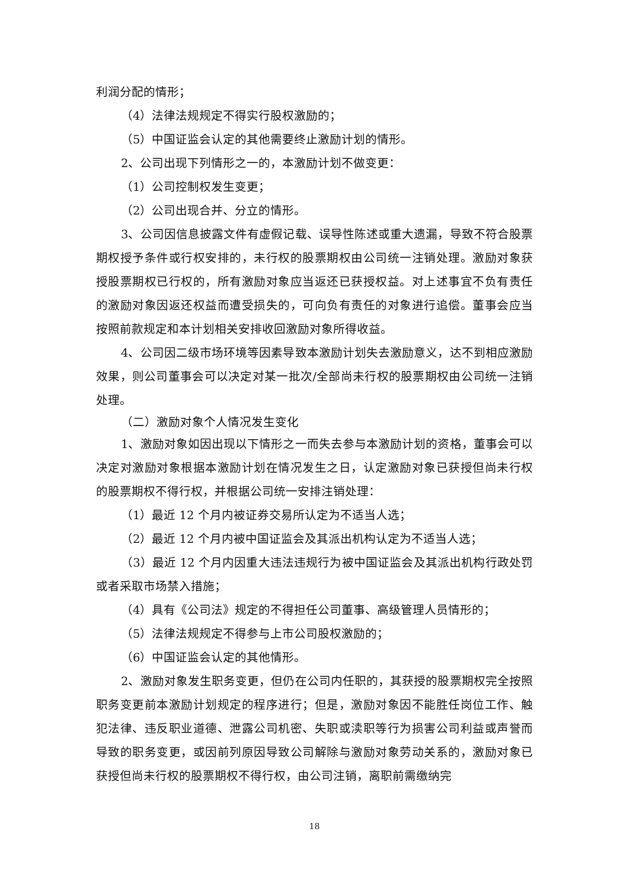利润分配的情形；
（4）法律法规规定不得实行股权激励的；
（5）中国证监会认定的其他需要终止激励计划的情形。
2、公司出现下列情形之一的，本激励计划不做变更：
（1）公司控制权发生变更；
（2）公司出现合并、分立的情形。
3、公司因信息披露文件有虚假记载、误导性陈述或重大遗漏，导致不符合股票期权授予条件或行权安排的，未行权的股票期权由公司统一注销处理。激励对象获授股票期权已行权的，所有激励对象应当返还已获授权益。对上述事宜不负有责任的激励对象因返还权益而遭受损失的，可向负有责任的对象进行追偿。董事会应当按照前款规定和本计划相关安排收回激励对象所得收益。
4、公司因二级市场环境等因素导致本激励计划失去激励意义，达不到相应激励效果，则公司董事会可以决定对某一批次/全部尚未行权的股票期权由公司统一注销处理。
（二）激励对象个人情况发生变化
1、激励对象如因出现以下情形之一而失去参与本激励计划的资格，董事会可以决定对激励对象根据本激励计划在情况发生之日，认定激励对象已获授但尚未行权的股票期权不得行权，并根据公司统一安排注销处理：
（1）最近 12 个月内被证券交易所认定为不适当人选；
（2）最近 12 个月内被中国证监会及其派出机构认定为不适当人选；
（3）最近 12 个月内因重大违法违规行为被中国证监会及其派出机构行政处罚或者采取市场禁入措施；
（4）具有《公司法》规定的不得担任公司董事、高级管理人员情形的；
（5）法律法规规定不得参与上市公司股权激励的；
（6）中国证监会认定的其他情形。
2、激励对象发生职务变更，但仍在公司内任职的，其获授的股票期权完全按照职务变更前本激励计划规定的程序进行；但是，激励对象因不能胜任岗位工作、触犯法律、违反职业道德、泄露公司机密、失职或渎职等行为损害公司利益或声誉而导致的职务变更，或因前列原因导致公司解除与激励对象劳动关系的，激励对象已获授但尚未行权的股票期权不得行权，由公司注销，离职前需缴纳完
18